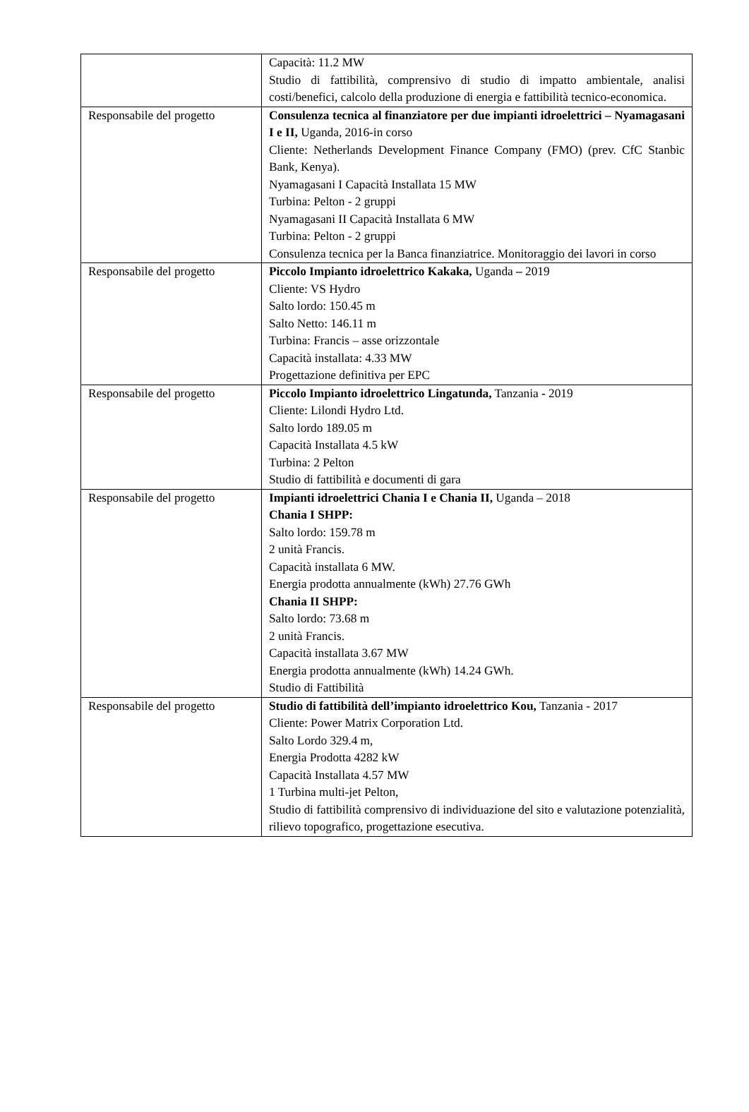| | Capacità: 11.2 MW Studio di fattibilità, comprensivo di studio di impatto ambientale, analisi costi/benefici, calcolo della produzione di energia e fattibilità tecnico-economica. |
| Responsabile del progetto | Consulenza tecnica al finanziatore per due impianti idroelettrici – Nyamagasani I e II, Uganda, 2016-in corso Cliente: Netherlands Development Finance Company (FMO) (prev. CfC Stanbic Bank, Kenya). Nyamagasani I Capacità Installata 15 MW Turbina: Pelton - 2 gruppi Nyamagasani II Capacità Installata 6 MW Turbina: Pelton - 2 gruppi Consulenza tecnica per la Banca finanziatrice. Monitoraggio dei lavori in corso |
| Responsabile del progetto | Piccolo Impianto idroelettrico Kakaka, Uganda – 2019 Cliente: VS Hydro Salto lordo: 150.45 m Salto Netto: 146.11 m Turbina: Francis – asse orizzontale Capacità installata: 4.33 MW Progettazione definitiva per EPC |
| Responsabile del progetto | Piccolo Impianto idroelettrico Lingatunda, Tanzania - 2019 Cliente: Lilondi Hydro Ltd. Salto lordo 189.05 m Capacità Installata 4.5 kW Turbina: 2 Pelton Studio di fattibilità e documenti di gara |
| Responsabile del progetto | Impianti idroelettrici Chania I e Chania II, Uganda – 2018 Chania I SHPP: Salto lordo: 159.78 m 2 unità Francis. Capacità installata 6 MW. Energia prodotta annualmente (kWh) 27.76 GWh Chania II SHPP: Salto lordo: 73.68 m 2 unità Francis. Capacità installata 3.67 MW Energia prodotta annualmente (kWh) 14.24 GWh. Studio di Fattibilità |
| Responsabile del progetto | Studio di fattibilità dell’impianto idroelettrico Kou, Tanzania - 2017 Cliente: Power Matrix Corporation Ltd. Salto Lordo 329.4 m, Energia Prodotta 4282 kW Capacità Installata 4.57 MW 1 Turbina multi-jet Pelton, Studio di fattibilità comprensivo di individuazione del sito e valutazione potenzialità, rilievo topografico, progettazione esecutiva. |